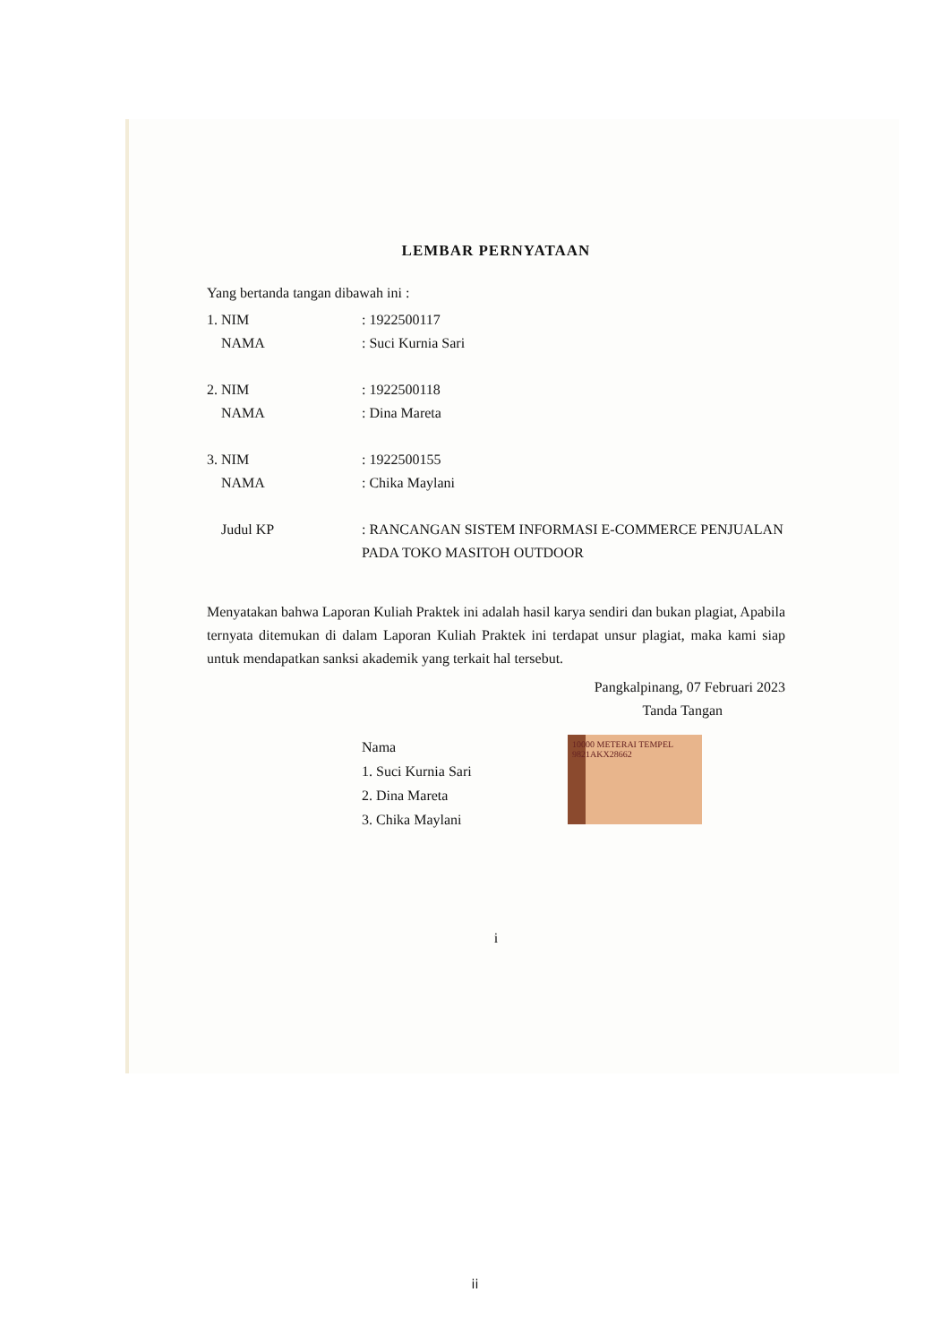LEMBAR PERNYATAAN
Yang bertanda tangan dibawah ini :
1. NIM: 1922500117
NAMA: Suci Kurnia Sari
2. NIM: 1922500118
NAMA: Dina Mareta
3. NIM: 1922500155
NAMA: Chika Maylani
Judul KP: RANCANGAN SISTEM INFORMASI E-COMMERCE PENJUALAN PADA TOKO MASITOH OUTDOOR
Menyatakan bahwa Laporan Kuliah Praktek ini adalah hasil karya sendiri dan bukan plagiat, Apabila ternyata ditemukan di dalam Laporan Kuliah Praktek ini terdapat unsur plagiat, maka kami siap untuk mendapatkan sanksi akademik yang terkait hal tersebut.
Pangkalpinang, 07 Februari 2023
Tanda Tangan
Nama
1. Suci Kurnia Sari
2. Dina Mareta
3. Chika Maylani
10000 METERAI TEMPEL 9821AKX28662
i
ii